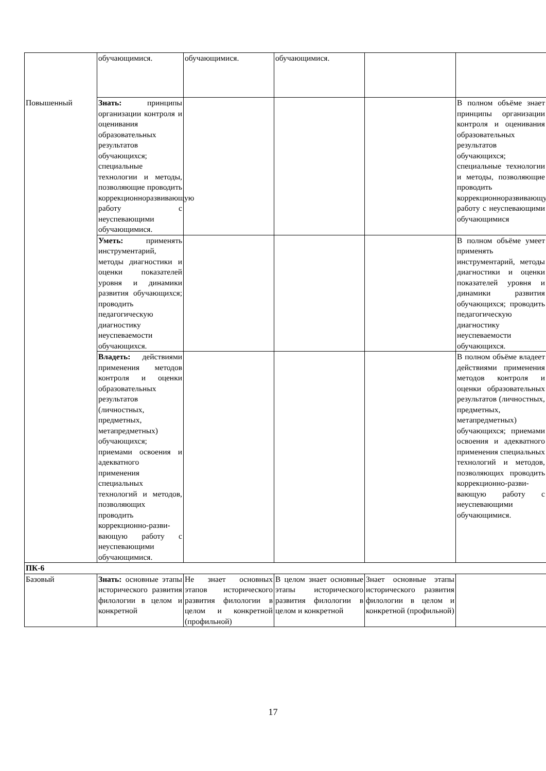| | обучающимися. | обучающимися. | обучающимися. | | |
| Повышенный | Знать: принципы организации контроля и оценивания образовательных результатов обучающихся; специальные технологии и методы, позволяющие проводить коррекционноразвивающую работу с неуспевающими обучающимися. | | | | В полном объёме знает принципы организации контроля и оценивания образовательных результатов обучающихся; специальные технологии и методы, позволяющие проводить коррекционноразвивающую работу с неуспевающими обучающимися |
| | Уметь: применять инструментарий, методы диагностики и оценки показателей уровня и динамики развития обучающихся; проводить педагогическую диагностику неуспеваемости обучающихся. | | | | В полном объёме умеет применять инструментарий, методы диагностики и оценки показателей уровня и динамики развития обучающихся; проводить педагогическую диагностику неуспеваемости обучающихся. |
| | Владеть: действиями применения методов контроля и оценки образовательных результатов (личностных, предметных, метапредметных) обучающихся; приемами освоения и адекватного применения специальных технологий и методов, позволяющих проводить коррекционно-разви-вающую работу с неуспевающими обучающимися. | | | | В полном объёме владеет действиями применения методов контроля и оценки образовательных результатов (личностных, предметных, метапредметных) обучающихся; приемами освоения и адекватного применения специальных технологий и методов, позволяющих проводить коррекционно-разви-вающую работу с неуспевающими обучающимися. |
| ПК-6 | | | | | |
| Базовый | Знать: основные этапы исторического развития филологии в целом и конкретной | Не знает основных этапов исторического развития филологии в целом и конкретной (профильной) | В целом знает основные этапы исторического развития филологии в целом и конкретной | Знает основные этапы исторического развития филологии в целом и конкретной (профильной) | |
17